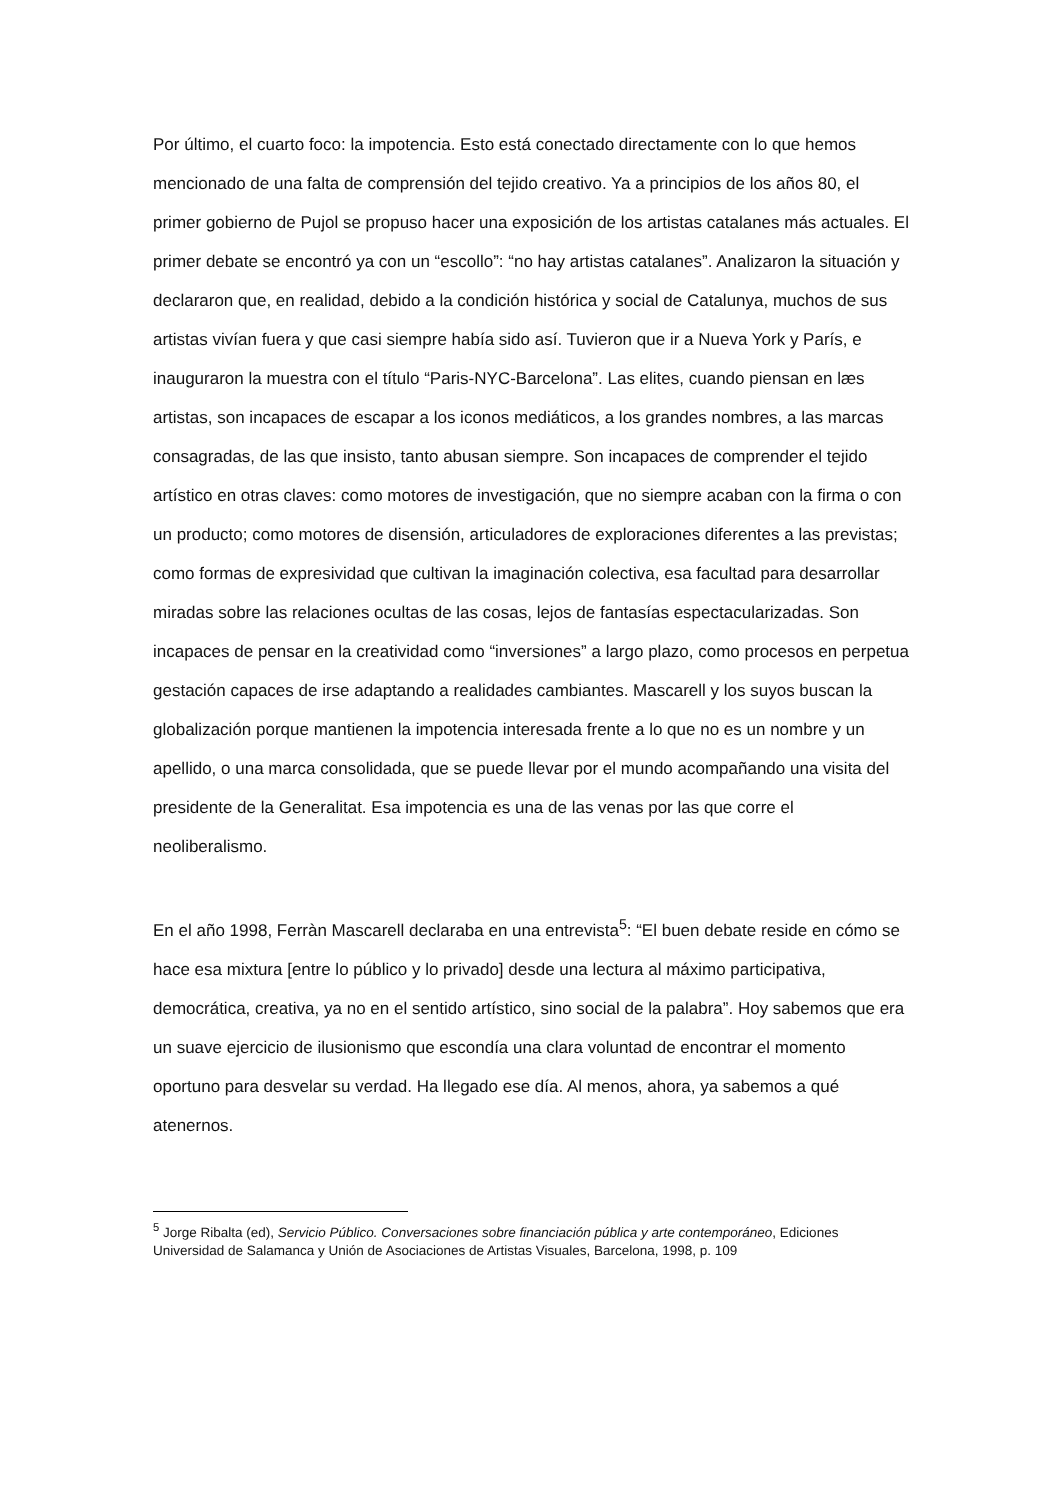Por último, el cuarto foco: la impotencia. Esto está conectado directamente con lo que hemos mencionado de una falta de comprensión del tejido creativo. Ya a principios de los años 80, el primer gobierno de Pujol se propuso hacer una exposición de los artistas catalanes más actuales. El primer debate se encontró ya con un “escollo”: “no hay artistas catalanes”. Analizaron la situación y declararon que, en realidad, debido a la condición histórica y social de Catalunya, muchos de sus artistas vivían fuera y que casi siempre había sido así. Tuvieron que ir a Nueva York y París, e inauguraron la muestra con el título “Paris-NYC-Barcelona”. Las elites, cuando piensan en læs artistas, son incapaces de escapar a los iconos mediáticos, a los grandes nombres, a las marcas consagradas, de las que insisto, tanto abusan siempre. Son incapaces de comprender el tejido artístico en otras claves: como motores de investigación, que no siempre acaban con la firma o con un producto; como motores de disensión, articuladores de exploraciones diferentes a las previstas; como formas de expresividad que cultivan la imaginación colectiva, esa facultad para desarrollar miradas sobre las relaciones ocultas de las cosas, lejos de fantasías espectacularizadas. Son incapaces de pensar en la creatividad como “inversiones” a largo plazo, como procesos en perpetua gestación capaces de irse adaptando a realidades cambiantes. Mascarell y los suyos buscan la globalización porque mantienen la impotencia interesada frente a lo que no es un nombre y un apellido, o una marca consolidada, que se puede llevar por el mundo acompañando una visita del presidente de la Generalitat. Esa impotencia es una de las venas por las que corre el neoliberalismo.
En el año 1998, Ferràn Mascarell declaraba en una entrevista<sup>5</sup>: “El buen debate reside en cómo se hace esa mixtura [entre lo público y lo privado] desde una lectura al máximo participativa, democrática, creativa, ya no en el sentido artístico, sino social de la palabra”. Hoy sabemos que era un suave ejercicio de ilusionismo que escondía una clara voluntad de encontrar el momento oportuno para desvelar su verdad. Ha llegado ese día. Al menos, ahora, ya sabemos a qué atenernos.
<sup>5</sup> Jorge Ribalta (ed), Servicio Público. Conversaciones sobre financiación pública y arte contemporáneo, Ediciones Universidad de Salamanca y Unión de Asociaciones de Artistas Visuales, Barcelona, 1998, p. 109